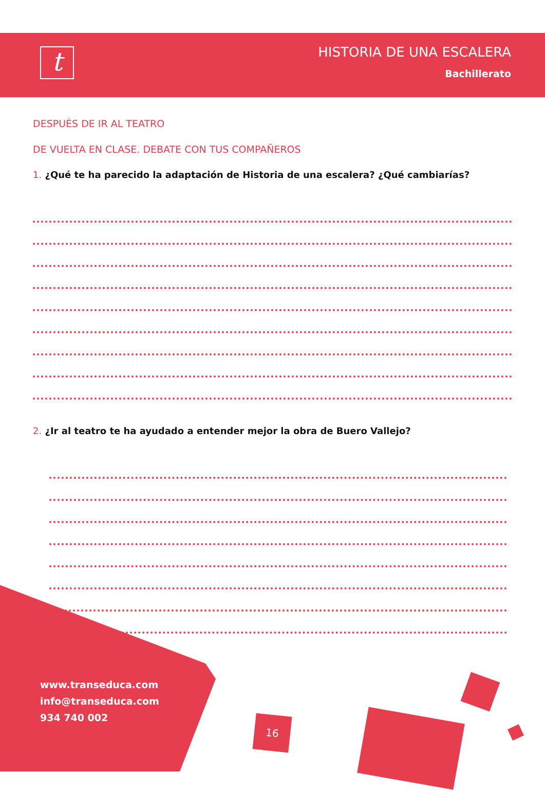t
HISTORIA DE UNA ESCALERA
Bachillerato
DESPUÉS DE IR AL TEATRO
DE VUELTA EN CLASE. DEBATE CON TUS COMPAÑEROS
1. ¿Qué te ha parecido la adaptación de Historia de una escalera? ¿Qué cambiarías?
2. ¿Ir al teatro te ha ayudado a entender mejor la obra de Buero Vallejo?
www.transeduca.com
info@transeduca.com
934 740 002
16